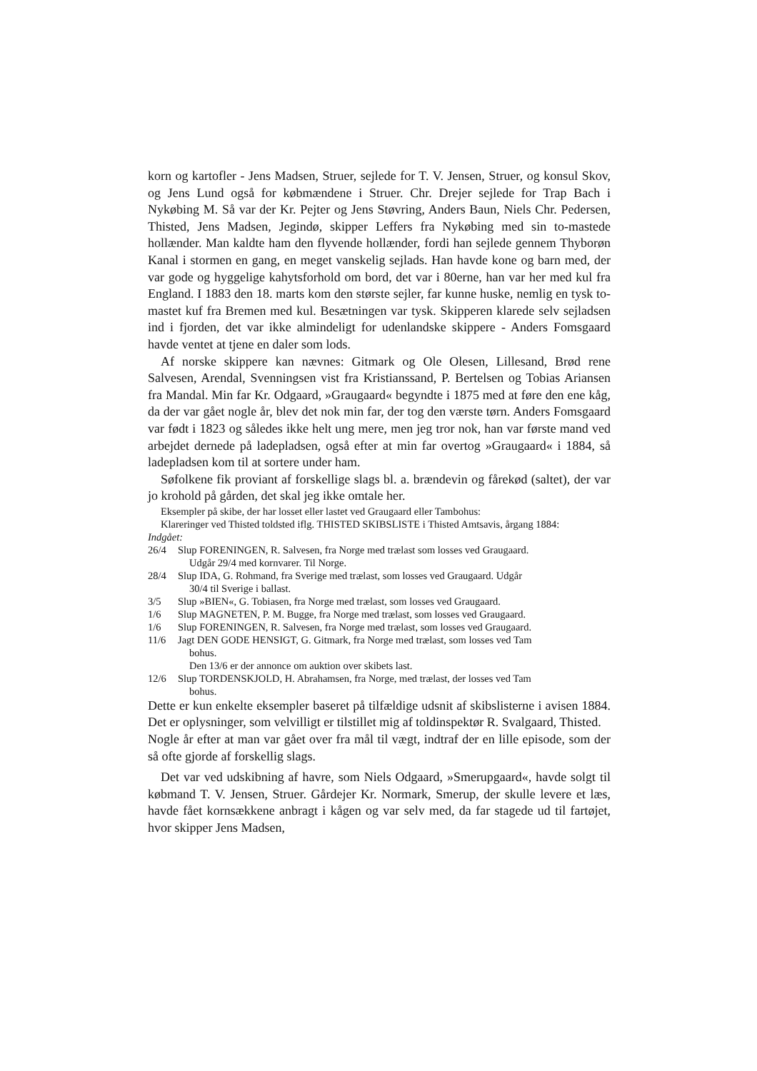korn og kartofler - Jens Madsen, Struer, sejlede for T. V. Jensen, Struer, og konsul Skov, og Jens Lund også for købmændene i Struer. Chr. Drejer sejlede for Trap Bach i Nykøbing M. Så var der Kr. Pejter og Jens Støvring, Anders Baun, Niels Chr. Pedersen, Thisted, Jens Madsen, Jegindø, skipper Leffers fra Nykøbing med sin to-mastede hollænder. Man kaldte ham den flyvende hollænder, fordi han sejlede gennem Thyborøn Kanal i stormen en gang, en meget vanskelig sejlads. Han havde kone og barn med, der var gode og hyggelige kahytsforhold om bord, det var i 80erne, han var her med kul fra England. I 1883 den 18. marts kom den største sejler, far kunne huske, nemlig en tysk to-mastet kuf fra Bremen med kul. Besætningen var tysk. Skipperen klarede selv sejladsen ind i fjorden, det var ikke almindeligt for udenlandske skippere - Anders Fomsgaard havde ventet at tjene en daler som lods.
Af norske skippere kan nævnes: Gitmark og Ole Olesen, Lillesand, Brød rene Salvesen, Arendal, Svenningsen vist fra Kristianssand, P. Bertelsen og Tobias Ariansen fra Mandal. Min far Kr. Odgaard, »Graugaard« begyndte i 1875 med at føre den ene kåg, da der var gået nogle år, blev det nok min far, der tog den værste tørn. Anders Fomsgaard var født i 1823 og således ikke helt ung mere, men jeg tror nok, han var første mand ved arbejdet dernede på ladepladsen, også efter at min far overtog »Graugaard« i 1884, så ladepladsen kom til at sortere under ham.
Søfolkene fik proviant af forskellige slags bl. a. brændevin og fårekød (saltet), der var jo krohold på gården, det skal jeg ikke omtale her.
Eksempler på skibe, der har losset eller lastet ved Graugaard eller Tambohus:
Klareringer ved Thisted toldsted iflg. THISTED SKIBSLISTE i Thisted Amtsavis, årgang 1884:
Indgået:
26/4 Slup FORENINGEN, R. Salvesen, fra Norge med trælast som losses ved Graugaard.
Udgår 29/4 med kornvarer. Til Norge.
28/4 Slup IDA, G. Rohmand, fra Sverige med trælast, som losses ved Graugaard. Udgår
30/4 til Sverige i ballast.
3/5 Slup »BIEN«, G. Tobiasen, fra Norge med trælast, som losses ved Graugaard.
1/6 Slup MAGNETEN, P. M. Bugge, fra Norge med trælast, som losses ved Graugaard.
1/6 Slup FORENINGEN, R. Salvesen, fra Norge med trælast, som losses ved Graugaard.
11/6 Jagt DEN GODE HENSIGT, G. Gitmark, fra Norge med trælast, som losses ved Tam
bohus.
Den 13/6 er der annonce om auktion over skibets last.
12/6 Slup TORDENSKJOLD, H. Abrahamsen, fra Norge, med trælast, der losses ved Tam
bohus.
Dette er kun enkelte eksempler baseret på tilfældige udsnit af skibslisterne i avisen 1884. Det er oplysninger, som velvilligt er tilstillet mig af toldinspektør R. Svalgaard, Thisted.
Nogle år efter at man var gået over fra mål til vægt, indtraf der en lille episode, som der så ofte gjorde af forskellig slags.
Det var ved udskibning af havre, som Niels Odgaard, »Smerupgaard«, havde solgt til købmand T. V. Jensen, Struer. Gårdejer Kr. Normark, Smerup, der skulle levere et læs, havde fået kornsækkene anbragt i kågen og var selv med, da far stagede ud til fartøjet, hvor skipper Jens Madsen,